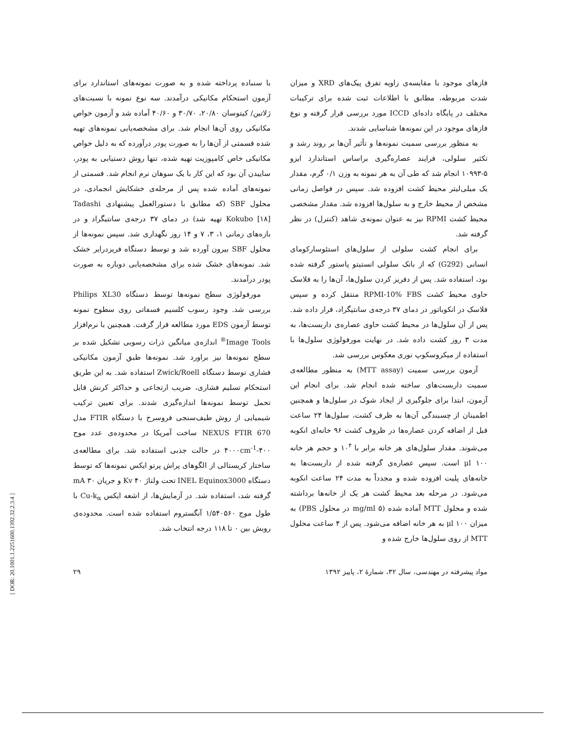با سنباده پرداخته شده و به صورت نمونه‌های استاندارد برای آزمون استحکام مکانیکی درآمدند. سه نوع نمونه با نسبت‌های ژلاتین/ کیتوسان ۲۰/۸۰، ۳۰/۷۰ و ۴۰/۶۰ آماده شد و آزمون خواص مکانیکی روی آن‌ها انجام شد. برای مشخصه‌یابی نمونه‌های تهیه شده قسمتی از آن‌ها را به صورت پودر درآورده که به دلیل خواص مکانیکی خاص کامپوزیت تهیه شده، تنها روش دستیابی به پودر، ساییدن آن بود که این کار با یک سوهان نرم انجام شد. قسمتی از نمونه‌های آماده شده پس از مرحله‌ی خشکایش انجمادی، در محلول SBF (که مطابق با دستورالعمل پیشنهادی Tadashi Kokubo [۱۸] تهیه شد) در دمای ۳۷ درجه‌ی سانتیگراد و در بازه‌های زمانی ۱، ۳، ۷ و ۱۴ روز نگهداری شد. سپس نمونه‌ها از محلول SBF بیرون آورده شد و توسط دستگاه فریزدرایر خشک شد. نمونه‌های خشک شده برای مشخصه‌یابی دوباره به صورت پودر درآمدند.
مورفولوژی سطح نمونه‌ها توسط دستگاه Philips XL30 بررسی شد. وجود رسوب کلسیم فسفاتی روی سطوح نمونه توسط آزمون EDS مورد مطالعه قرار گرفت. همچنین با نرم‌افزار Image Tools<sup>®</sup> اندازه‌ی میانگین ذرات رسوبی تشکیل شده بر سطح نمونه‌ها نیز براورد شد. نمونه‌ها طبق آزمون مکانیکی فشاری توسط دستگاه Zwick/Roell استفاده شد. به این طریق استحکام تسلیم فشاری، ضریب ارتجاعی و حداکثر کرنش قابل تحمل توسط نمونه‌ها اندازه‌گیری شدند. برای تعیین ترکیب شیمیایی از روش طیف‌سنجی فروسرخ با دستگاه FTIR مدل NEXUS FTIR 670 ساخت آمریکا در محدوده‌ی عدد موج ۴۰۰-۴۰۰۰cm<sup>-1</sup> در حالت جذبی استفاده شد. برای مطالعه‌ی ساختار کریستالی از الگوهای پراش پرتو ایکس نمونه‌ها که توسط دستگاه INEL Equinox3000 تحت ولتاژ ۴۰ Kv و جریان ۳۰ mA گرفته شد، استفاده شد. در آزمایش‌ها، از اشعه ایکس Cu-k<sub>α</sub> با طول موج ۱/۵۴۰۵۶۰ آنگستروم استفاده شده است. محدوده‌ی روبش بین ۰ تا ۱۱۸ درجه انتخاب شد.
فازهای موجود با مقایسه‌ی زاویه تفرق پیک‌های XRD و میزان شدت مربوطه، مطابق با اطلاعات ثبت شده برای ترکیبات مختلف در پایگاه داده‌ای ICCD مورد بررسی قرار گرفته و نوع فازهای موجود در این نمونه‌ها شناسایی شدند.
به منظور بررسی سمیت نمونه‌ها و تأثیر آن‌ها بر روند رشد و تکثیر سلولی، فرایند عصاره‌گیری براساس استاندارد ایزو ۵-۱۰۹۹۳ انجام شد که طی آن به هر نمونه به وزن ۰/۱ گرم، مقدار یک میلی‌لیتر محیط کشت افزوده شد. سپس در فواصل زمانی مشخص از محیط خارج و به سلول‌ها افزوده شد. مقدار مشخصی محیط کشت RPMI نیز به عنوان نمونه‌ی شاهد (کنترل) در نظر گرفته شد.
برای انجام کشت سلولی از سلول‌های استئوسارکومای انسانی (G292) که از بانک سلولی انستیتو پاستور گرفته شده بود، استفاده شد. پس از دفریز کردن سلول‌ها، آن‌ها را به فلاسک حاوی محیط کشت RPMI-10% FBS منتقل کرده و سپس فلاسک در انکوباتور در دمای ۳۷ درجه‌ی سانتیگراد، قرار داده شد. پس از آن سلول‌ها در محیط کشت حاوی عصاره‌ی داربست‌ها، به مدت ۳ روز کشت داده شد. در نهایت مورفولوژی سلول‌ها با استفاده از میکروسکوپ نوری معکوس بررسی شد.
آزمون بررسی سمیت (MTT assay) به منظور مطالعه‌ی سمیت داربست‌های ساخته شده انجام شد. برای انجام این آزمون، ابتدا برای جلوگیری از ایجاد شوک در سلول‌ها و همچنین اطمینان از چسبندگی آن‌ها به ظرف کشت، سلول‌ها ۲۴ ساعت قبل از اضافه کردن عصاره‌ها در ظروف کشت ۹۶ خانه‌ای انکوبه می‌شوند. مقدار سلول‌های هر خانه برابر با ۱۰<sup>۴</sup> و حجم هر خانه ۱۰۰ μl است. سپس عصاره‌ی گرفته شده از داربست‌ها به خانه‌های پلیت افزوده شده و مجدداً به مدت ۲۴ ساعت انکوبه می‌شود. در مرحله بعد محیط کشت هر یک از خانه‌ها برداشته شده و محلول MTT آماده شده (۵ mg/ml در محلول PBS) به میزان ۱۰۰ μl به هر خانه اضافه می‌شود. پس از ۴ ساعت محلول MTT از روی سلول‌ها خارج شده و
مواد پیشرفته در مهندسی، سال ۳۲، شمارهٔ ۲، پاییز ۱۳۹۲ ۲۹
[ DOR: 20.1001.1.2251600.1392.32.2.3.4 ]